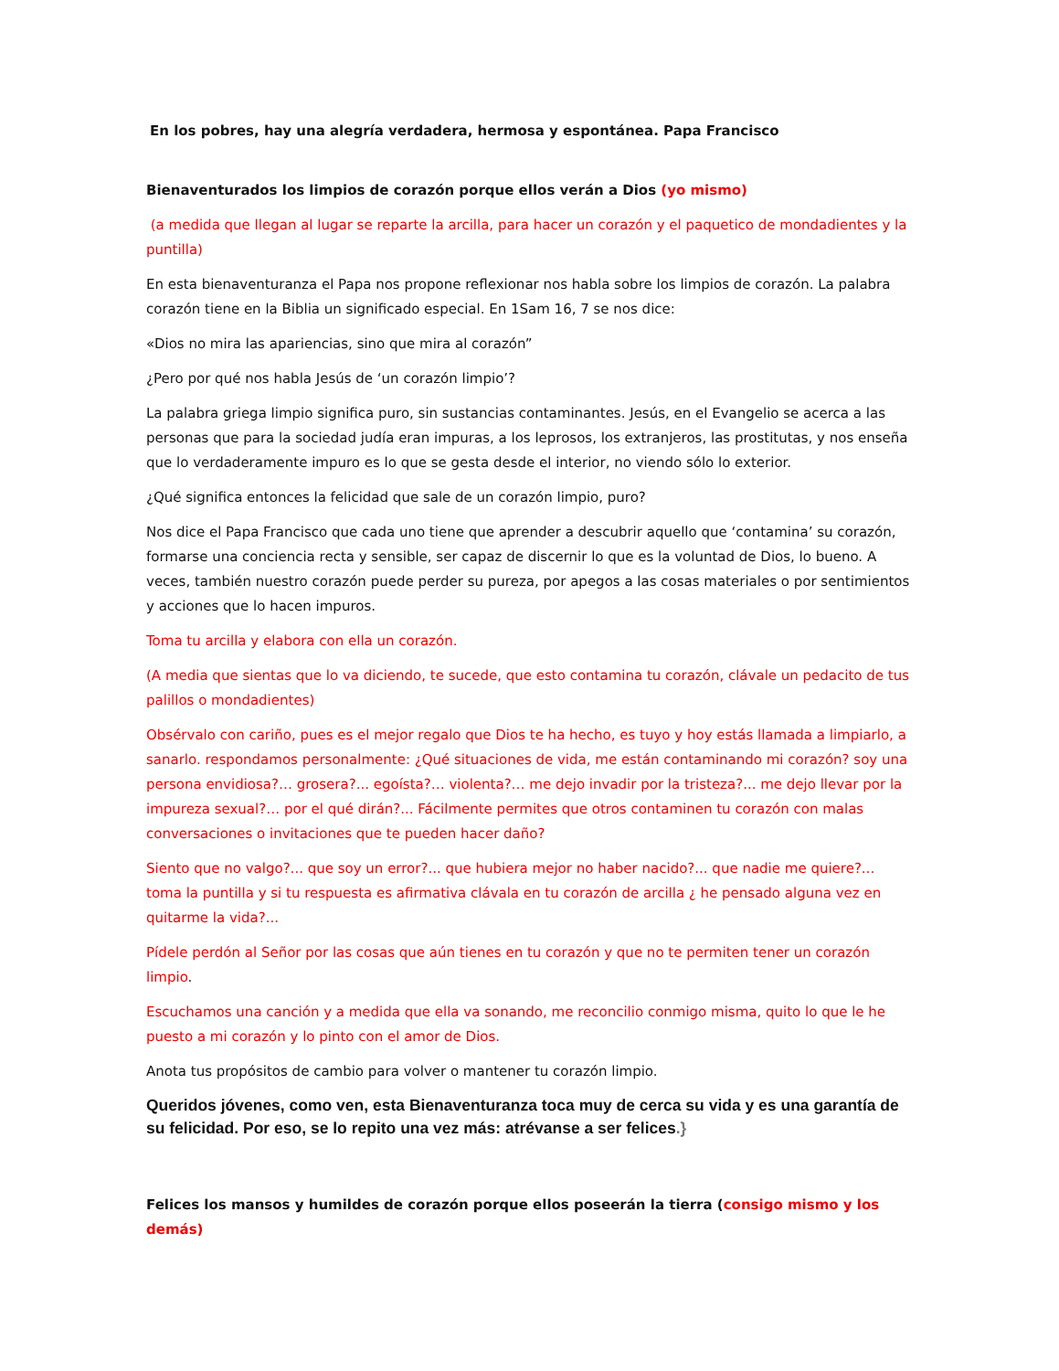En los pobres, hay una alegría verdadera, hermosa y espontánea. Papa Francisco
Bienaventurados los limpios de corazón porque ellos verán a Dios (yo mismo)
(a medida que llegan al lugar se reparte la arcilla, para hacer un corazón y el paquetico de mondadientes y la puntilla)
En esta bienaventuranza el Papa nos propone reflexionar nos habla sobre los limpios de corazón. La palabra corazón tiene en la Biblia un significado especial. En 1Sam 16, 7 se nos dice:
«Dios no mira las apariencias, sino que mira al corazón”
¿Pero por qué nos habla Jesús de ‘un corazón limpio’?
La palabra griega limpio significa puro, sin sustancias contaminantes. Jesús, en el Evangelio se acerca a las personas que para la sociedad judía eran impuras, a los leprosos, los extranjeros, las prostitutas, y nos enseña que lo verdaderamente impuro es lo que se gesta desde el interior, no viendo sólo lo exterior.
¿Qué significa entonces la felicidad que sale de un corazón limpio, puro?
Nos dice el Papa Francisco que cada uno tiene que aprender a descubrir aquello que ‘contamina’ su corazón, formarse una conciencia recta y sensible, ser capaz de discernir lo que es la voluntad de Dios, lo bueno. A veces, también nuestro corazón puede perder su pureza, por apegos a las cosas materiales o por sentimientos y acciones que lo hacen impuros.
Toma tu arcilla y elabora con ella un corazón.
(A media que sientas que lo va diciendo, te sucede, que esto contamina tu corazón, clávale un pedacito de tus palillos o mondadientes)
Obsérvalo con cariño, pues es el mejor regalo que Dios te ha hecho, es tuyo y hoy estás llamada a limpiarlo, a sanarlo. respondamos personalmente: ¿Qué situaciones de vida, me están contaminando mi corazón? soy una persona envidiosa?… grosera?... egoísta?… violenta?… me dejo invadir por la tristeza?... me dejo llevar por la impureza sexual?… por el qué dirán?... Fácilmente permites que otros contaminen tu corazón con malas conversaciones o invitaciones que te pueden hacer daño?
Siento que no valgo?... que soy un error?... que hubiera mejor no haber nacido?... que nadie me quiere?... toma la puntilla y si tu respuesta es afirmativa clávala en tu corazón de arcilla ¿ he pensado alguna vez en quitarme la vida?...
Pídele perdón al Señor por las cosas que aún tienes en tu corazón y que no te permiten tener un corazón limpio.
Escuchamos una canción y a medida que ella va sonando, me reconcilio conmigo misma, quito lo que le he puesto a mi corazón y lo pinto con el amor de Dios.
Anota tus propósitos de cambio para volver o mantener tu corazón limpio.
Queridos jóvenes, como ven, esta Bienaventuranza toca muy de cerca su vida y es una garantía de su felicidad. Por eso, se lo repito una vez más: atrévanse a ser felices.}
Felices los mansos y humildes de corazón porque ellos poseerán la tierra (consigo mismo y los demás)